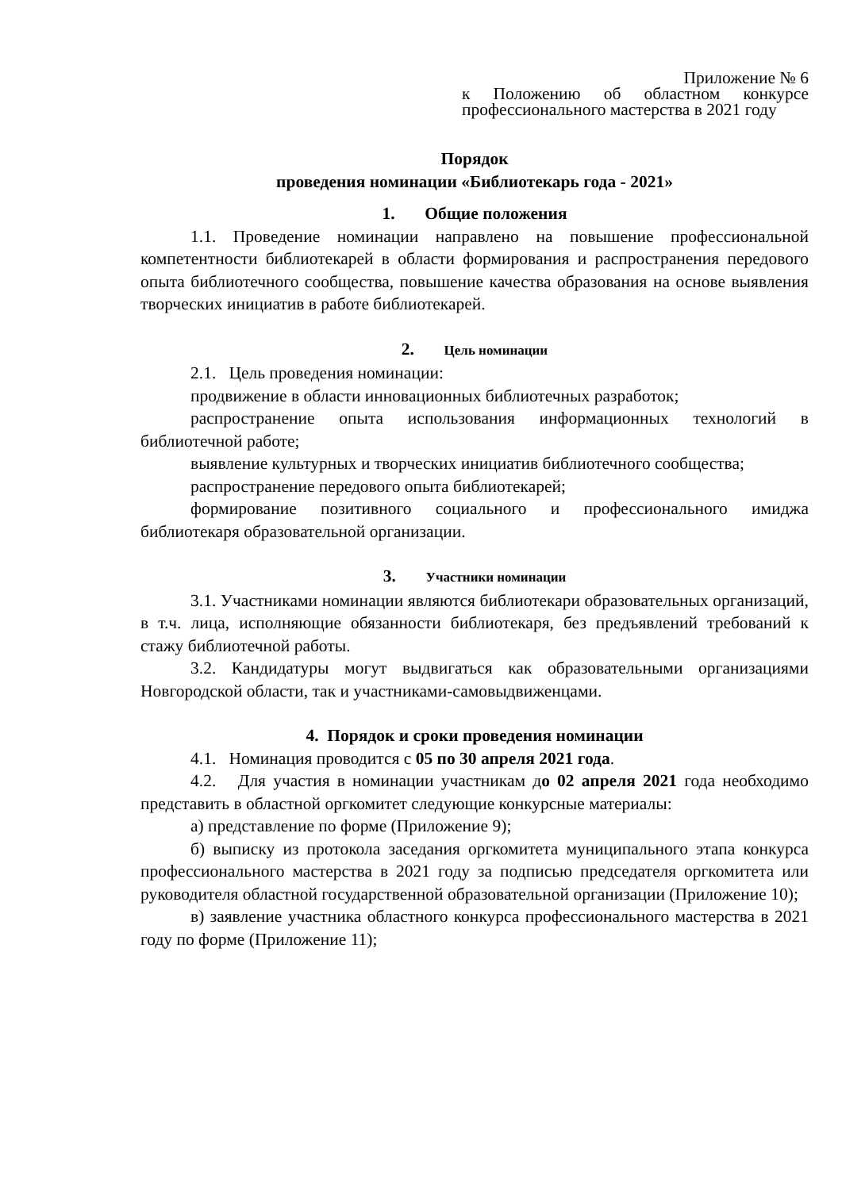Приложение № 6
к Положению об областном конкурсе профессионального мастерства в 2021 году
Порядок
проведения номинации «Библиотекарь года - 2021»
1. Общие положения
1.1. Проведение номинации направлено на повышение профессиональной компетентности библиотекарей в области формирования и распространения передового опыта библиотечного сообщества, повышение качества образования на основе выявления творческих инициатив в работе библиотекарей.
2. Цель номинации
2.1. Цель проведения номинации:
продвижение в области инновационных библиотечных разработок;
распространение опыта использования информационных технологий в библиотечной работе;
выявление культурных и творческих инициатив библиотечного сообщества;
распространение передового опыта библиотекарей;
формирование позитивного социального и профессионального имиджа библиотекаря образовательной организации.
3. Участники номинации
3.1. Участниками номинации являются библиотекари образовательных организаций, в т.ч. лица, исполняющие обязанности библиотекаря, без предъявлений требований к стажу библиотечной работы.
3.2. Кандидатуры могут выдвигаться как образовательными организациями Новгородской области, так и участниками-самовыдвиженцами.
4. Порядок и сроки проведения номинации
4.1. Номинация проводится с 05 по 30 апреля 2021 года.
4.2. Для участия в номинации участникам до 02 апреля 2021 года необходимо представить в областной оргкомитет следующие конкурсные материалы:
а) представление по форме (Приложение 9);
б) выписку из протокола заседания оргкомитета муниципального этапа конкурса профессионального мастерства в 2021 году за подписью председателя оргкомитета или руководителя областной государственной образовательной организации (Приложение 10);
в) заявление участника областного конкурса профессионального мастерства в 2021 году по форме (Приложение 11);